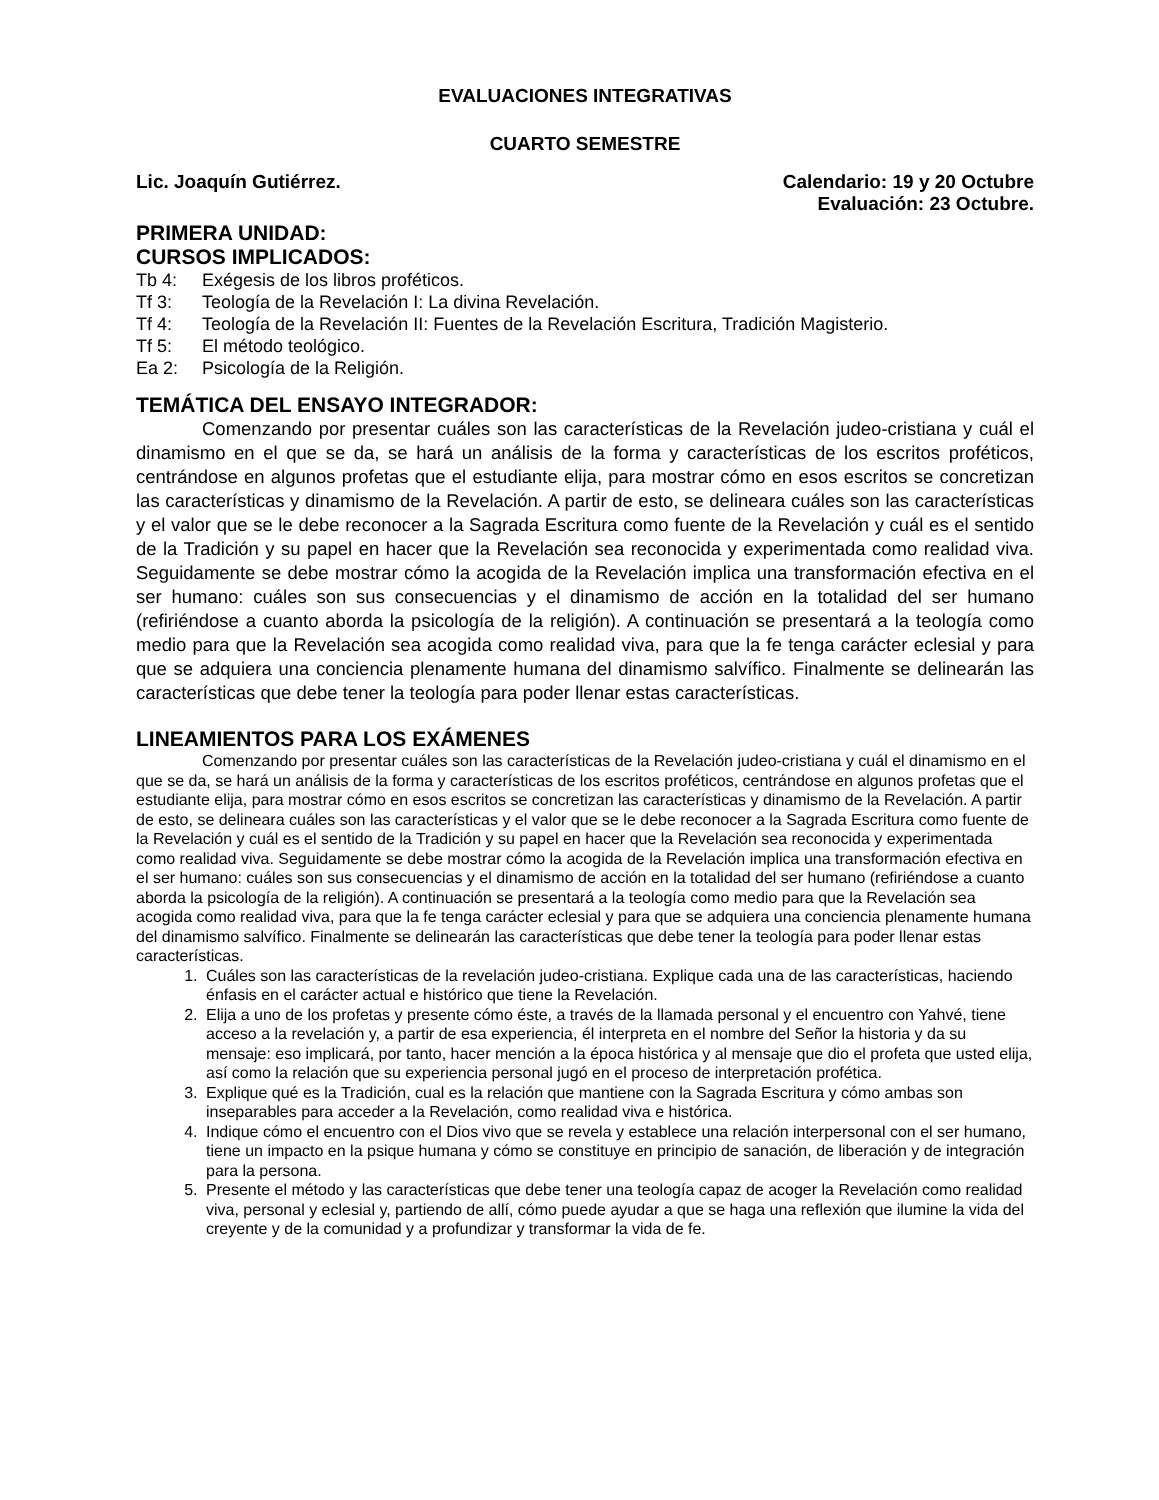EVALUACIONES INTEGRATIVAS
CUARTO SEMESTRE
Lic. Joaquín Gutiérrez. Calendario: 19 y 20 Octubre
Evaluación: 23 Octubre.
PRIMERA UNIDAD:
CURSOS IMPLICADOS:
Tb 4: Exégesis de los libros proféticos.
Tf 3: Teología de la Revelación I: La divina Revelación.
Tf 4: Teología de la Revelación II: Fuentes de la Revelación Escritura, Tradición Magisterio.
Tf 5: El método teológico.
Ea 2: Psicología de la Religión.
TEMÁTICA DEL ENSAYO INTEGRADOR:
Comenzando por presentar cuáles son las características de la Revelación judeo-cristiana y cuál el dinamismo en el que se da, se hará un análisis de la forma y características de los escritos proféticos, centrándose en algunos profetas que el estudiante elija, para mostrar cómo en esos escritos se concretizan las características y dinamismo de la Revelación. A partir de esto, se delineara cuáles son las características y el valor que se le debe reconocer a la Sagrada Escritura como fuente de la Revelación y cuál es el sentido de la Tradición y su papel en hacer que la Revelación sea reconocida y experimentada como realidad viva. Seguidamente se debe mostrar cómo la acogida de la Revelación implica una transformación efectiva en el ser humano: cuáles son sus consecuencias y el dinamismo de acción en la totalidad del ser humano (refiriéndose a cuanto aborda la psicología de la religión). A continuación se presentará a la teología como medio para que la Revelación sea acogida como realidad viva, para que la fe tenga carácter eclesial y para que se adquiera una conciencia plenamente humana del dinamismo salvífico. Finalmente se delinearán las características que debe tener la teología para poder llenar estas características.
LINEAMIENTOS PARA LOS EXÁMENES
Comenzando por presentar cuáles son las características de la Revelación judeo-cristiana y cuál el dinamismo en el que se da, se hará un análisis de la forma y características de los escritos proféticos, centrándose en algunos profetas que el estudiante elija, para mostrar cómo en esos escritos se concretizan las características y dinamismo de la Revelación. A partir de esto, se delineara cuáles son las características y el valor que se le debe reconocer a la Sagrada Escritura como fuente de la Revelación y cuál es el sentido de la Tradición y su papel en hacer que la Revelación sea reconocida y experimentada como realidad viva. Seguidamente se debe mostrar cómo la acogida de la Revelación implica una transformación efectiva en el ser humano: cuáles son sus consecuencias y el dinamismo de acción en la totalidad del ser humano (refiriéndose a cuanto aborda la psicología de la religión). A continuación se presentará a la teología como medio para que la Revelación sea acogida como realidad viva, para que la fe tenga carácter eclesial y para que se adquiera una conciencia plenamente humana del dinamismo salvífico. Finalmente se delinearán las características que debe tener la teología para poder llenar estas características.
1. Cuáles son las características de la revelación judeo-cristiana. Explique cada una de las características, haciendo énfasis en el carácter actual e histórico que tiene la Revelación.
2. Elija a uno de los profetas y presente cómo éste, a través de la llamada personal y el encuentro con Yahvé, tiene acceso a la revelación y, a partir de esa experiencia, él interpreta en el nombre del Señor la historia y da su mensaje: eso implicará, por tanto, hacer mención a la época histórica y al mensaje que dio el profeta que usted elija, así como la relación que su experiencia personal jugó en el proceso de interpretación profética.
3. Explique qué es la Tradición, cual es la relación que mantiene con la Sagrada Escritura y cómo ambas son inseparables para acceder a la Revelación, como realidad viva e histórica.
4. Indique cómo el encuentro con el Dios vivo que se revela y establece una relación interpersonal con el ser humano, tiene un impacto en la psique humana y cómo se constituye en principio de sanación, de liberación y de integración para la persona.
5. Presente el método y las características que debe tener una teología capaz de acoger la Revelación como realidad viva, personal y eclesial y, partiendo de allí, cómo puede ayudar a que se haga una reflexión que ilumine la vida del creyente y de la comunidad y a profundizar y transformar la vida de fe.